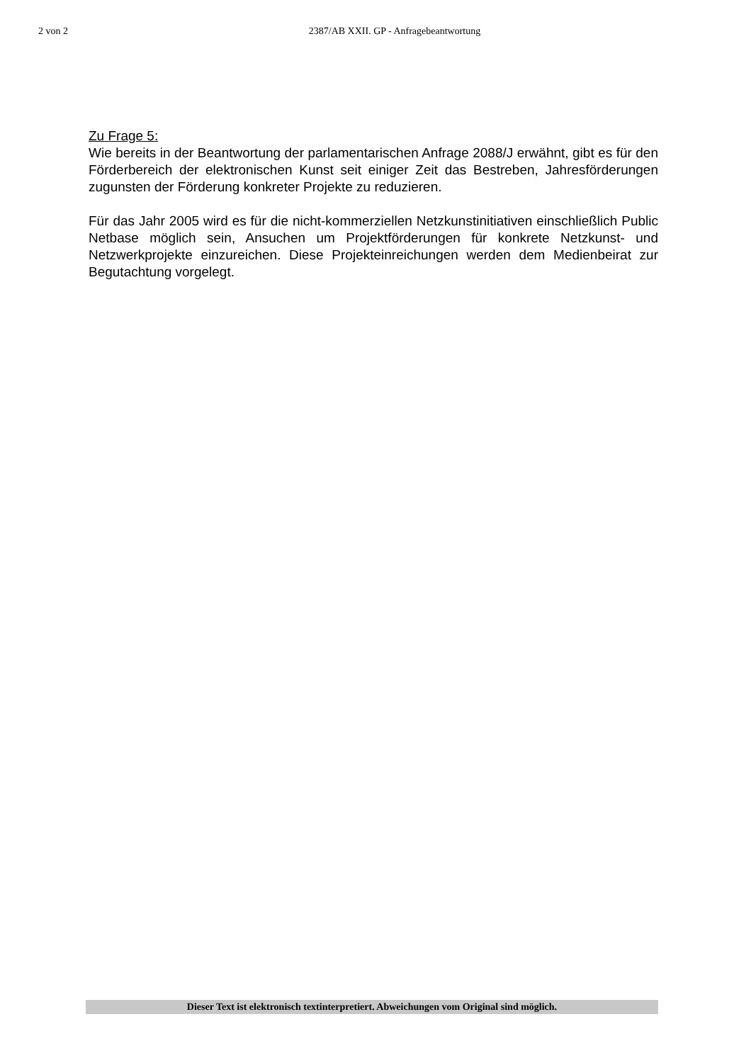2 von 2 2387/AB XXII. GP - Anfragebeantwortung
Zu Frage 5:
Wie bereits in der Beantwortung der parlamentarischen Anfrage 2088/J erwähnt, gibt es für den Förderbereich der elektronischen Kunst seit einiger Zeit das Bestre­ben, Jahresförderungen zugunsten der Förderung konkreter Projekte zu reduzieren.
Für das Jahr 2005 wird es für die nicht-kommerziellen Netzkunstinitiativen ein­schließlich Public Netbase möglich sein, Ansuchen um Projektförderungen für kon­krete Netzkunst- und Netzwerkprojekte einzureichen. Diese Projekteinreichungen werden dem Medienbeirat zur Begutachtung vorgelegt.
Dieser Text ist elektronisch textinterpretiert. Abweichungen vom Original sind möglich.